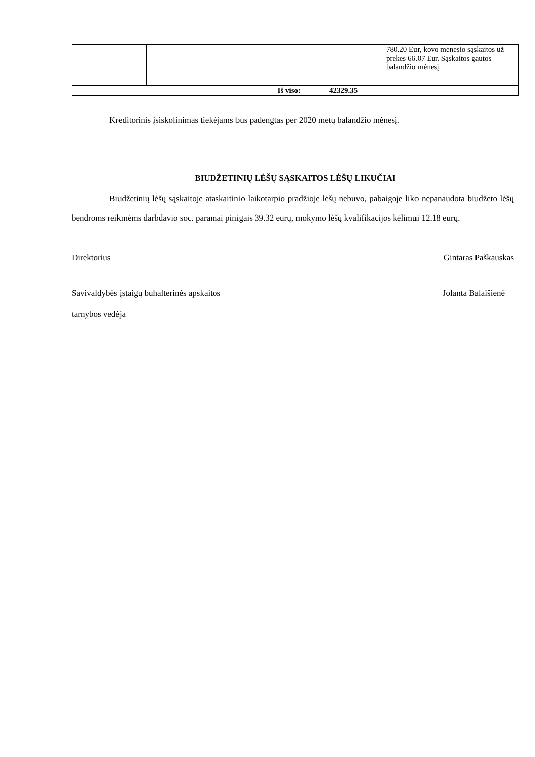| | | | | 780.20 Eur, kovo mėnesio sąskaitos už prekes 66.07 Eur. Sąskaitos gautos balandžio mėnesį. |
| Iš viso: | | | 42329.35 | |
Kreditorinis įsiskolinimas tiekėjams bus padengtas per 2020 metų balandžio mėnesį.
BIUDŽETINIŲ LĖŠŲ SĄSKAITOS LĖŠŲ LIKUČIAI
Biudžetinių lėšų sąskaitoje ataskaitinio laikotarpio pradžioje lėšų nebuvo, pabaigoje liko nepanaudota biudžeto lėšų bendroms reikmėms darbdavio soc. paramai pinigais 39.32 eurų, mokymo lėšų kvalifikacijos kėlimui 12.18 eurų.
Direktorius Gintaras Paškauskas
Savivaldybės įstaigų buhalterinės apskaitos Jolanta Balaišienė
tarnybos vedėja